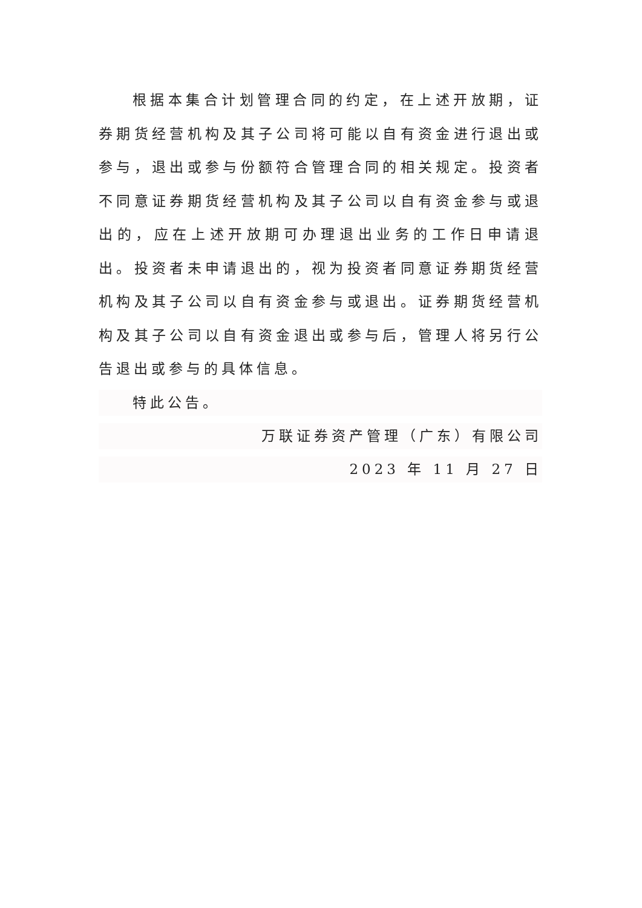根据本集合计划管理合同的约定，在上述开放期，证券期货经营机构及其子公司将可能以自有资金进行退出或参与，退出或参与份额符合管理合同的相关规定。投资者不同意证券期货经营机构及其子公司以自有资金参与或退出的，应在上述开放期可办理退出业务的工作日申请退出。投资者未申请退出的，视为投资者同意证券期货经营机构及其子公司以自有资金参与或退出。证券期货经营机构及其子公司以自有资金退出或参与后，管理人将另行公告退出或参与的具体信息。
特此公告。
万联证券资产管理（广东）有限公司
2023 年 11 月 27 日